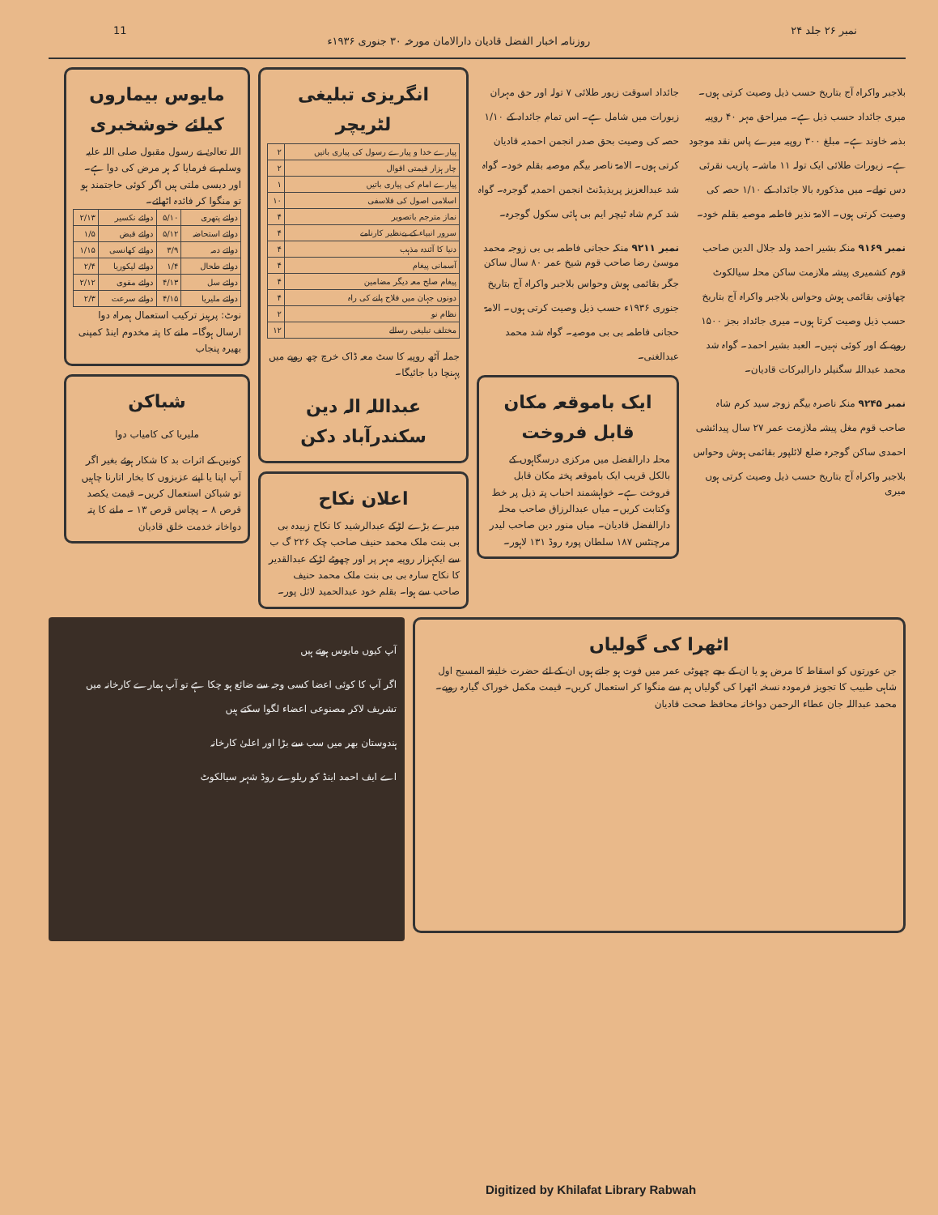نمبر ۲۶ جلد ۲۴ روزنامہ اخبار الفضل قادیان دارالامان مورخہ ۳۰ جنوری ۱۹۳۶ء 11
بلاجبر واکراہ آج بتاریخ حسب ذیل وصیت کرتی ہوں۔ میری جائداد حسب ذیل ہے۔ میراحق مہر ۴۰ روپیہ بذمہ خاوند ہے۔ مبلغ ۳۰۰ روپیہ میرے پاس نقد موجود ہے۔ زیورات طلائی ایک تولہ ۱۱ ماشہ۔ پازیب نقرئی دس تولے۔ میں مذکورہ بالا جائداد کے ۱/۱۰ حصہ کی وصیت کرتی ہوں۔ الامۃ نذیر فاطمہ موصیہ بقلم خود۔
نمبر ۹۱۶۹ منکہ بشیر احمد ولد جلال الدین صاحب قوم کشمیری پیشہ ملازمت ساکن محلہ سیالکوٹ چھاؤنی بقائمی ہوش وحواس بلاجبر واکراہ آج بتاریخ حسب ذیل وصیت کرتا ہوں۔ میری جائداد بجز ۱۵۰۰ روپے کے اور کوئی نہیں۔ العبد بشیر احمد۔ گواہ شد محمد عبداللہ سگنیلر دارالبرکات قادیان۔
نمبر ۹۲۴۵ منکہ ناصرہ بیگم زوجہ سید کرم شاہ صاحب قوم مغل پیشہ ملازمت عمر ۲۷ سال پیدائشی احمدی ساکن گوجرہ ضلع لائلپور بقائمی ہوش وحواس بلاجبر واکراہ آج بتاریخ حسب ذیل وصیت کرتی ہوں میری
جائداد اسوقت زیور طلائی ۷ تولہ اور حق مہران زیورات میں شامل ہے۔ اس تمام جائداد کے ۱/۱۰ حصہ کی وصیت بحق صدر انجمن احمدیہ قادیان کرتی ہوں۔ الامۃ ناصر بیگم موصیہ بقلم خود۔ گواہ شد عبدالعزیز پریذیڈنٹ انجمن احمدیہ گوجرہ۔ گواہ شد کرم شاہ ٹیچر ایم بی ہائی سکول گوجرہ۔
نمبر ۹۲۱۱ منکہ حجانی فاطمہ بی بی زوجہ محمد موسیٰ رضا صاحب قوم شیخ عمر ۸۰ سال ساکن جگر بقائمی ہوش وحواس بلاجبر واکراہ آج بتاریخ جنوری ۱۹۳۶ء حسب ذیل وصیت کرتی ہوں۔ الامۃ حجانی فاطمہ بی بی موصیہ۔ گواہ شد محمد عبدالغنی۔
ایک باموقعہ مکان قابل فروخت
محلہ دارالفضل میں مرکزی درسگاہوں کے بالکل قریب ایک باموقعہ پختہ مکان قابل فروخت ہے۔ خواہشمند احباب پتہ ذیل پر خط وکتابت کریں۔ میاں عبدالرزاق صاحب محلہ دارالفضل قادیان۔ میاں منور دین صاحب لیدر مرچنٹس ۱۸۷ سلطان پورہ روڈ ۱۳۱ لاہور۔
انگریزی تبلیغی لٹریچر
| پیارے خدا و پیارے رسول کی پیاری باتیں | ۲ |
| چار ہزار قیمتی اقوال | ۲ |
| پیارے امام کی پیاری باتیں | ۱ |
| اسلامی اصول کی فلاسفی | ۱۰ |
| نماز مترجم باتصویر | ۴ |
| سرور انبیاء کے بےنظیر کارنامے | ۴ |
| دنیا کا آئندہ مذہب | ۴ |
| آسمانی پیغام | ۴ |
| پیغام صلح معہ دیگر مضامین | ۴ |
| دونوں جہان میں فلاح پانے کی راہ | ۴ |
| نظام نو | ۲ |
| مختلف تبلیغی رسالے | ۱۲ |
جملہ آٹھ روپیہ کا سٹ معہ ڈاک خرچ چھ روپے میں پہنچا دیا جائیگا۔
عبداللہ الہ دین سکندرآباد دکن
اعلان نکاح
میرے بڑے لڑکے عبدالرشید کا نکاح زبیدہ بی بی بنت ملک محمد حنیف صاحب چک ۲۲۶ گ ب سے ایکہزار روپیہ مہر پر اور چھوٹے لڑکے عبدالقدیر کا نکاح سارہ بی بی بنت ملک محمد حنیف صاحب سے ہوا۔ بقلم خود عبدالحمید لائل پور۔
مایوس بیماروں کیلئے خوشخبری
اللہ تعالیٰ نے رسول مقبول صلی اللہ علیہ وسلم نے فرمایا کہ ہر مرض کی دوا ہے۔ اور دیسی ملتی ہیں اگر کوئی حاجتمند ہو تو منگوا کر فائدہ اٹھائے۔
| دوائے پتھری | ۵/۱۰ | دوائے نکسیر | ۲/۱۳ |
| دوائے استحاضہ | ۵/۱۲ | دوائے قبض | ۱/۵ |
| دوائے دمہ | ۳/۹ | دوائے کھانسی | ۱/۱۵ |
| دوائے طحال | ۱/۴ | دوائے لیکوریا | ۲/۴ |
| دوائے سل | ۴/۱۳ | دوائے مقوی | ۲/۱۲ |
| دوائے ملیریا | ۴/۱۵ | دوائے سرعت | ۲/۳ |
نوٹ: پرہیز ترکیب استعمال ہمراہ دوا ارسال ہوگا۔ ملنے کا پتہ مخدوم اینڈ کمپنی بھیرہ پنجاب
شباکن
ملیریا کی کامیاب دوا
کونین کے اثرات بد کا شکار ہوئے بغیر اگر آپ اپنا یا اپنے عزیزوں کا بخار اتارنا چاہیں تو شباکن استعمال کریں۔ قیمت یکصد قرص ۸ ۔ پچاس قرص ۱۳ ۔ ملنے کا پتہ دواخانہ خدمت خلق قادیان
اٹھرا کی گولیاں
جن عورتوں کو اسقاط کا مرض ہو یا ان کے بچے چھوٹی عمر میں فوت ہو جاتے ہوں ان کے لئے حضرت خلیفۃ المسیح اول شاہی طبیب کا تجویز فرمودہ نسخہ اٹھرا کی گولیاں ہم سے منگوا کر استعمال کریں۔ قیمت مکمل خوراک گیارہ روپے۔ محمد عبداللہ جان عطاء الرحمن دواخانہ محافظ صحت قادیان
آپ کیوں مایوس ہوتے ہیں
اگر آپ کا کوئی اعضا کسی وجہ سے ضائع ہو چکا ہے تو آپ ہمارے کارخانہ میں تشریف لاکر مصنوعی اعضاء لگوا سکتے ہیں
ہندوستان بھر میں سب سے بڑا اور اعلیٰ کارخانہ
اے ایف احمد اینڈ کو ریلوے روڈ شہر سیالکوٹ
Digitized by Khilafat Library Rabwah